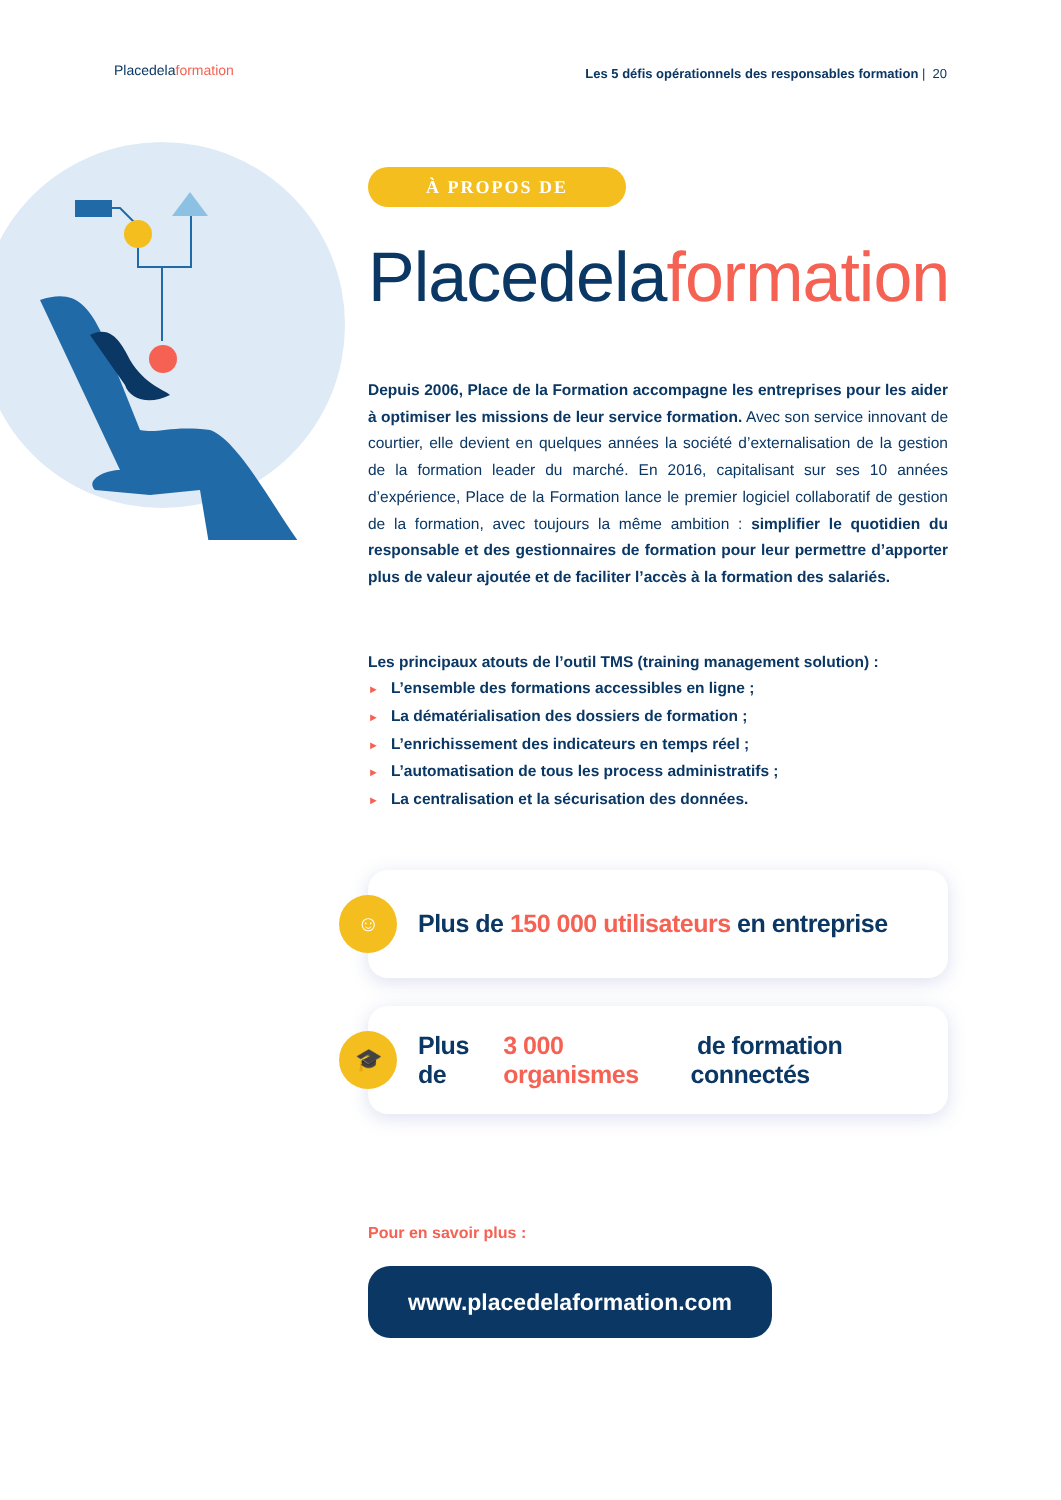Placedelaformation
Les 5 défis opérationnels des responsables formation | 20
À PROPOS DE
Placedelaformation
Depuis 2006, Place de la Formation accompagne les entreprises pour les aider à optimiser les missions de leur service formation. Avec son service innovant de courtier, elle devient en quelques années la société d’externalisation de la gestion de la formation leader du marché. En 2016, capitalisant sur ses 10 années d’expérience, Place de la Formation lance le premier logiciel collaboratif de gestion de la formation, avec toujours la même ambition : simplifier le quotidien du responsable et des gestionnaires de formation pour leur permettre d’apporter plus de valeur ajoutée et de faciliter l’accès à la formation des salariés.
Les principaux atouts de l’outil TMS (training management solution) :
► L’ensemble des formations accessibles en ligne ;
► La dématérialisation des dossiers de formation ;
► L’enrichissement des indicateurs en temps réel ;
► L’automatisation de tous les process administratifs ;
► La centralisation et la sécurisation des données.
☺
Plus de 150 000 utilisateurs en entreprise
🎓
Plus de 3 000 organismes de formation connectés
Pour en savoir plus :
www.placedelaformation.com